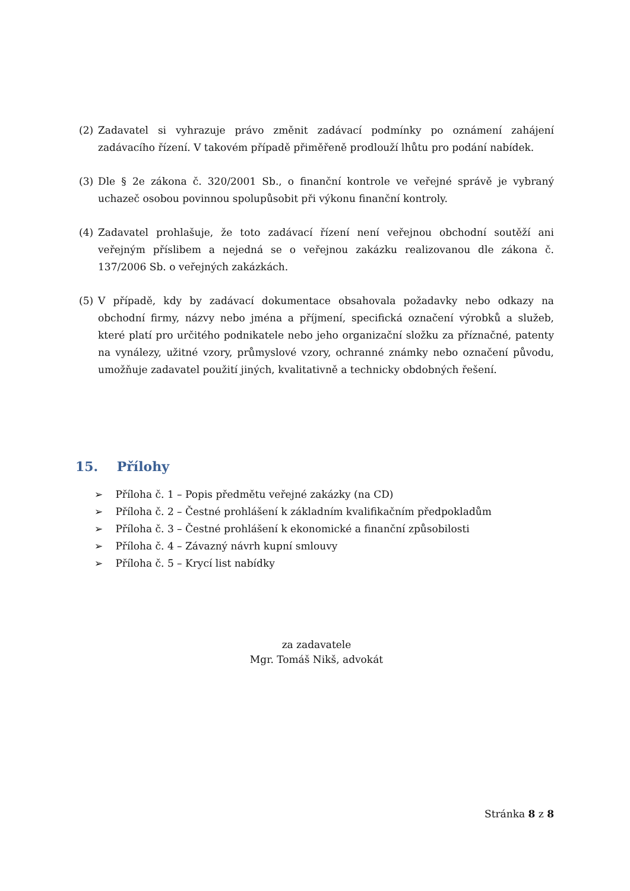(2) Zadavatel si vyhrazuje právo změnit zadávací podmínky po oznámení zahájení zadávacího řízení. V takovém případě přiměřeně prodlouží lhůtu pro podání nabídek.
(3) Dle § 2e zákona č. 320/2001 Sb., o finanční kontrole ve veřejné správě je vybraný uchazeč osobou povinnou spolupůsobit při výkonu finanční kontroly.
(4) Zadavatel prohlašuje, že toto zadávací řízení není veřejnou obchodní soutěží ani veřejným příslibem a nejedná se o veřejnou zakázku realizovanou dle zákona č. 137/2006 Sb. o veřejných zakázkách.
(5) V případě, kdy by zadávací dokumentace obsahovala požadavky nebo odkazy na obchodní firmy, názvy nebo jména a příjmení, specifická označení výrobků a služeb, které platí pro určitého podnikatele nebo jeho organizační složku za příznačné, patenty na vynálezy, užitné vzory, průmyslové vzory, ochranné známky nebo označení původu, umožňuje zadavatel použití jiných, kvalitativně a technicky obdobných řešení.
15. Přílohy
➢ Příloha č. 1 – Popis předmětu veřejné zakázky (na CD)
➢ Příloha č. 2 – Čestné prohlášení k základním kvalifikačním předpokladům
➢ Příloha č. 3 – Čestné prohlášení k ekonomické a finanční způsobilosti
➢ Příloha č. 4 – Závazný návrh kupní smlouvy
➢ Příloha č. 5 – Krycí list nabídky
za zadavatele
Mgr. Tomáš Nikš, advokát
Stránka 8 z 8